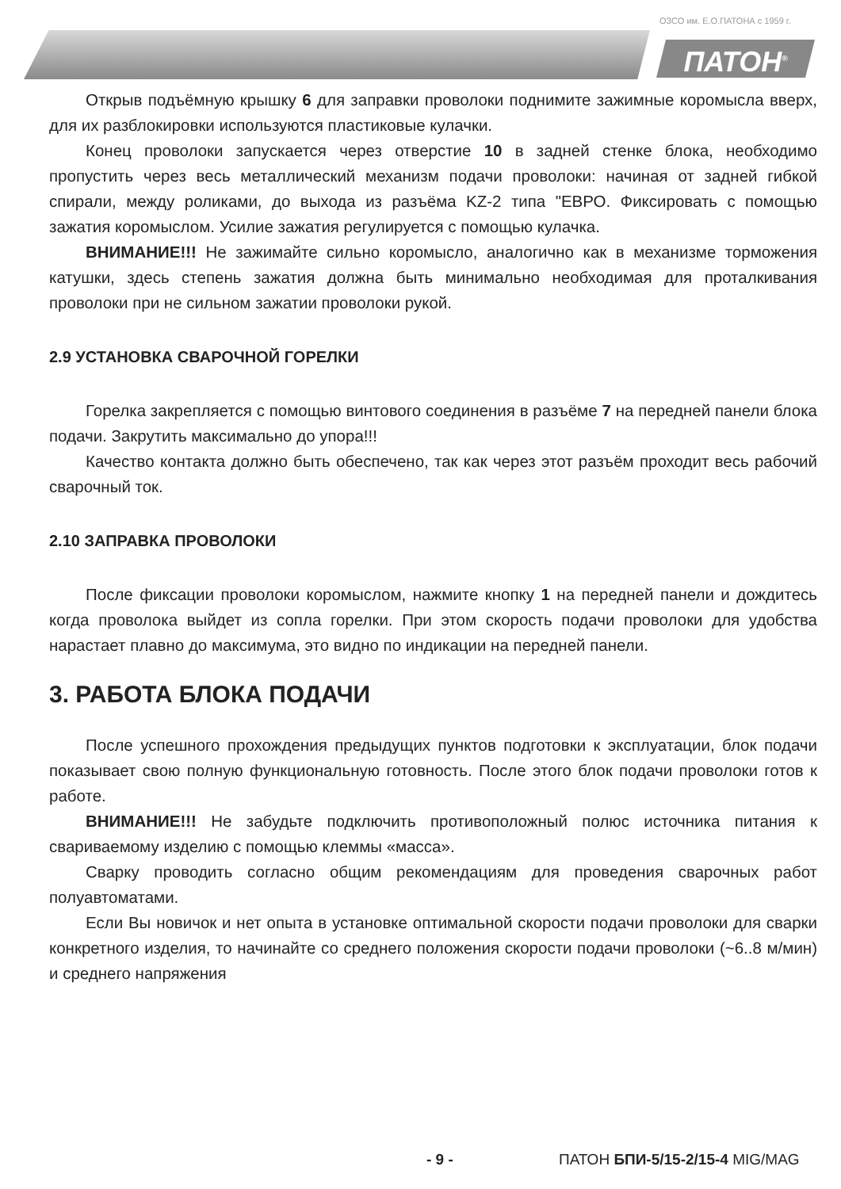ОЗСО им. Е.О.ПАТОНА с 1959 г.
ПАТОН<sup>®</sup>
Открыв подъёмную крышку 6 для заправки проволоки поднимите зажимные коромысла вверх, для их разблокировки используются пластиковые кулачки.
Конец проволоки запускается через отверстие 10 в задней стенке блока, необходимо пропустить через весь металлический механизм подачи проволоки: начиная от задней гибкой спирали, между роликами, до выхода из разъёма KZ-2 типа "ЕВРО. Фиксировать с помощью зажатия коромыслом. Усилие зажатия регулируется с помощью кулачка.
ВНИМАНИЕ!!! Не зажимайте сильно коромысло, аналогично как в механизме торможения катушки, здесь степень зажатия должна быть минимально необходимая для проталкивания проволоки при не сильном зажатии проволоки рукой.
2.9 УСТАНОВКА СВАРОЧНОЙ ГОРЕЛКИ
Горелка закрепляется с помощью винтового соединения в разъёме 7 на передней панели блока подачи. Закрутить максимально до упора!!!
Качество контакта должно быть обеспечено, так как через этот разъём проходит весь рабочий сварочный ток.
2.10 ЗАПРАВКА ПРОВОЛОКИ
После фиксации проволоки коромыслом, нажмите кнопку 1 на передней панели и дождитесь когда проволока выйдет из сопла горелки. При этом скорость подачи проволоки для удобства нарастает плавно до максимума, это видно по индикации на передней панели.
3. РАБОТА БЛОКА ПОДАЧИ
После успешного прохождения предыдущих пунктов подготовки к эксплуатации, блок подачи показывает свою полную функциональную готовность. После этого блок подачи проволоки готов к работе.
ВНИМАНИЕ!!! Не забудьте подключить противоположный полюс источника питания к свариваемому изделию с помощью клеммы «масса».
Сварку проводить согласно общим рекомендациям для проведения сварочных работ полуавтоматами.
Если Вы новичок и нет опыта в установке оптимальной скорости подачи проволоки для сварки конкретного изделия, то начинайте со среднего положения скорости подачи проволоки (~6..8 м/мин) и среднего напряжения
- 9 - ПАТОН БПИ-5/15-2/15-4 MIG/MAG